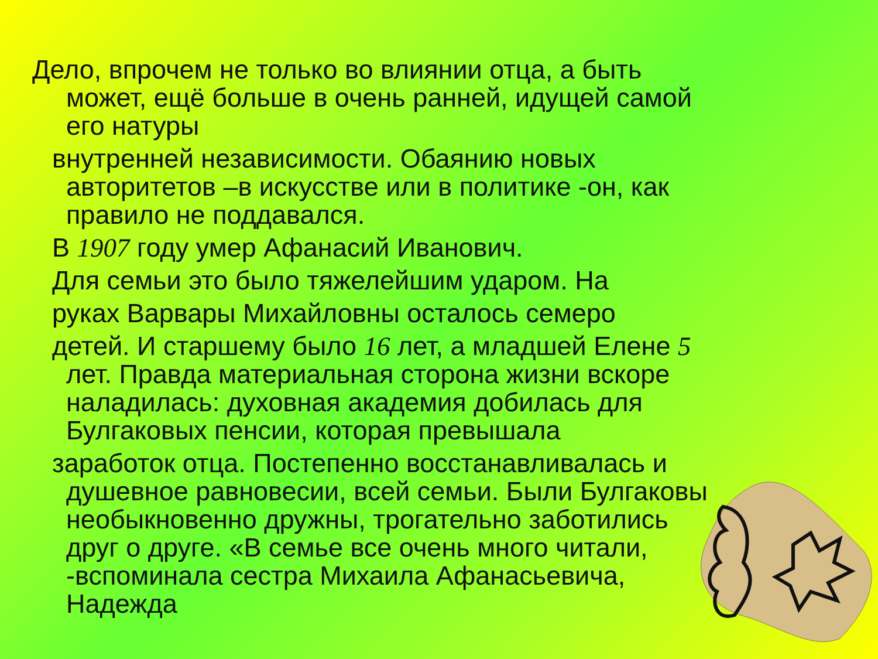Дело, впрочем не только во влиянии отца, а быть может, ещё больше в очень ранней, идущей самой его натуры
внутренней независимости. Обаянию новых авторитетов –в искусстве или в политике -он, как правило не поддавался.
В 1907 году умер Афанасий Иванович.
Для семьи это было тяжелейшим ударом. На
руках Варвары Михайловны осталось семеро
детей. И старшему было 16 лет, а младшей Елене 5 лет. Правда материальная сторона жизни вскоре наладилась: духовная академия добилась для Булгаковых пенсии, которая превышала
заработок отца. Постепенно восстанавливалась и душевное равновесии, всей семьи. Были Булгаковы необыкновенно дружны, трогательно заботились друг о друге. «В семье все очень много читали, -вспоминала сестра Михаила Афанасьевича, Надежда